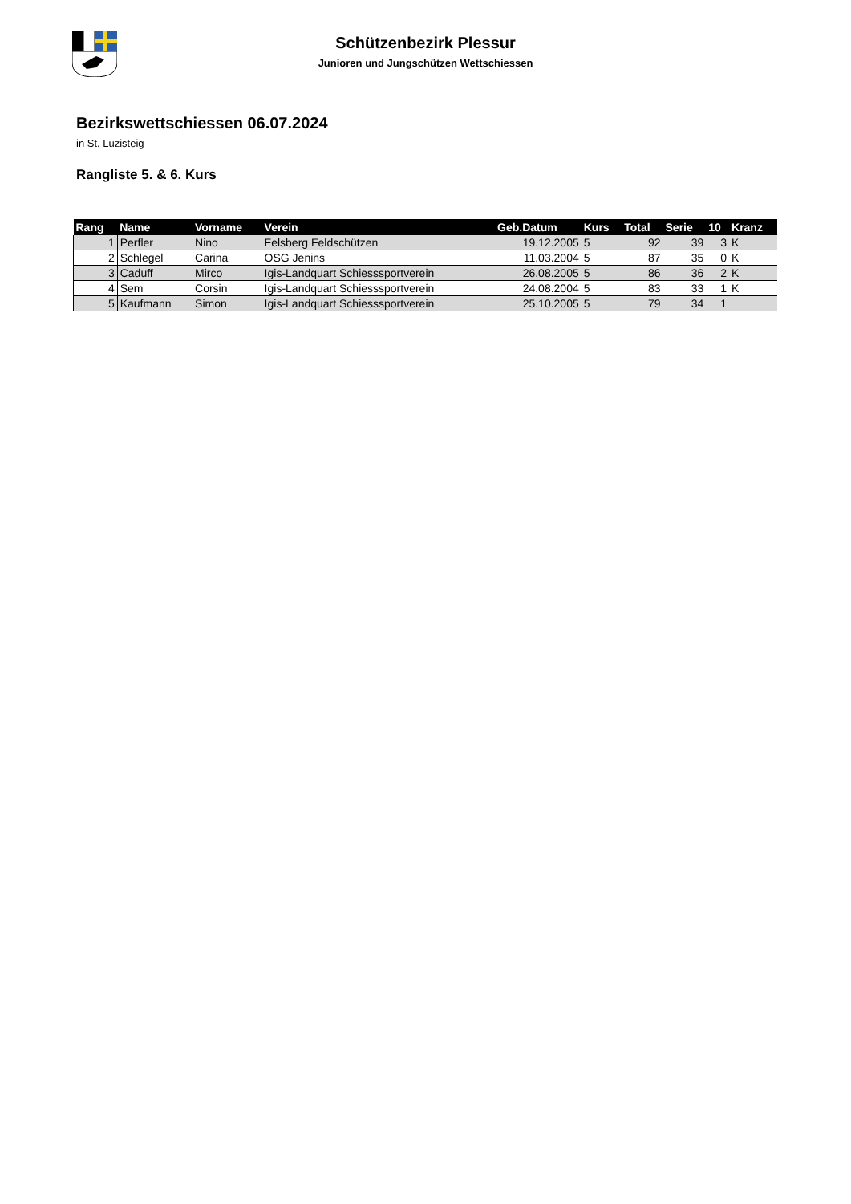Schützenbezirk Plessur
Junioren und Jungschützen Wettschiessen
Bezirkswettschiessen 06.07.2024
in St. Luzisteig
Rangliste 5. & 6. Kurs
| Rang | Name | Vorname | Verein | Geb.Datum | Kurs | Total | Serie | 10 | Kranz |
| --- | --- | --- | --- | --- | --- | --- | --- | --- | --- |
| 1 | Perfler | Nino | Felsberg Feldschützen | 19.12.2005 | 5 | 92 | 39 | 3 | K |
| 2 | Schlegel | Carina | OSG Jenins | 11.03.2004 | 5 | 87 | 35 | 0 | K |
| 3 | Caduff | Mirco | Igis-Landquart Schiesssportverein | 26.08.2005 | 5 | 86 | 36 | 2 | K |
| 4 | Sem | Corsin | Igis-Landquart Schiesssportverein | 24.08.2004 | 5 | 83 | 33 | 1 | K |
| 5 | Kaufmann | Simon | Igis-Landquart Schiesssportverein | 25.10.2005 | 5 | 79 | 34 | 1 | |